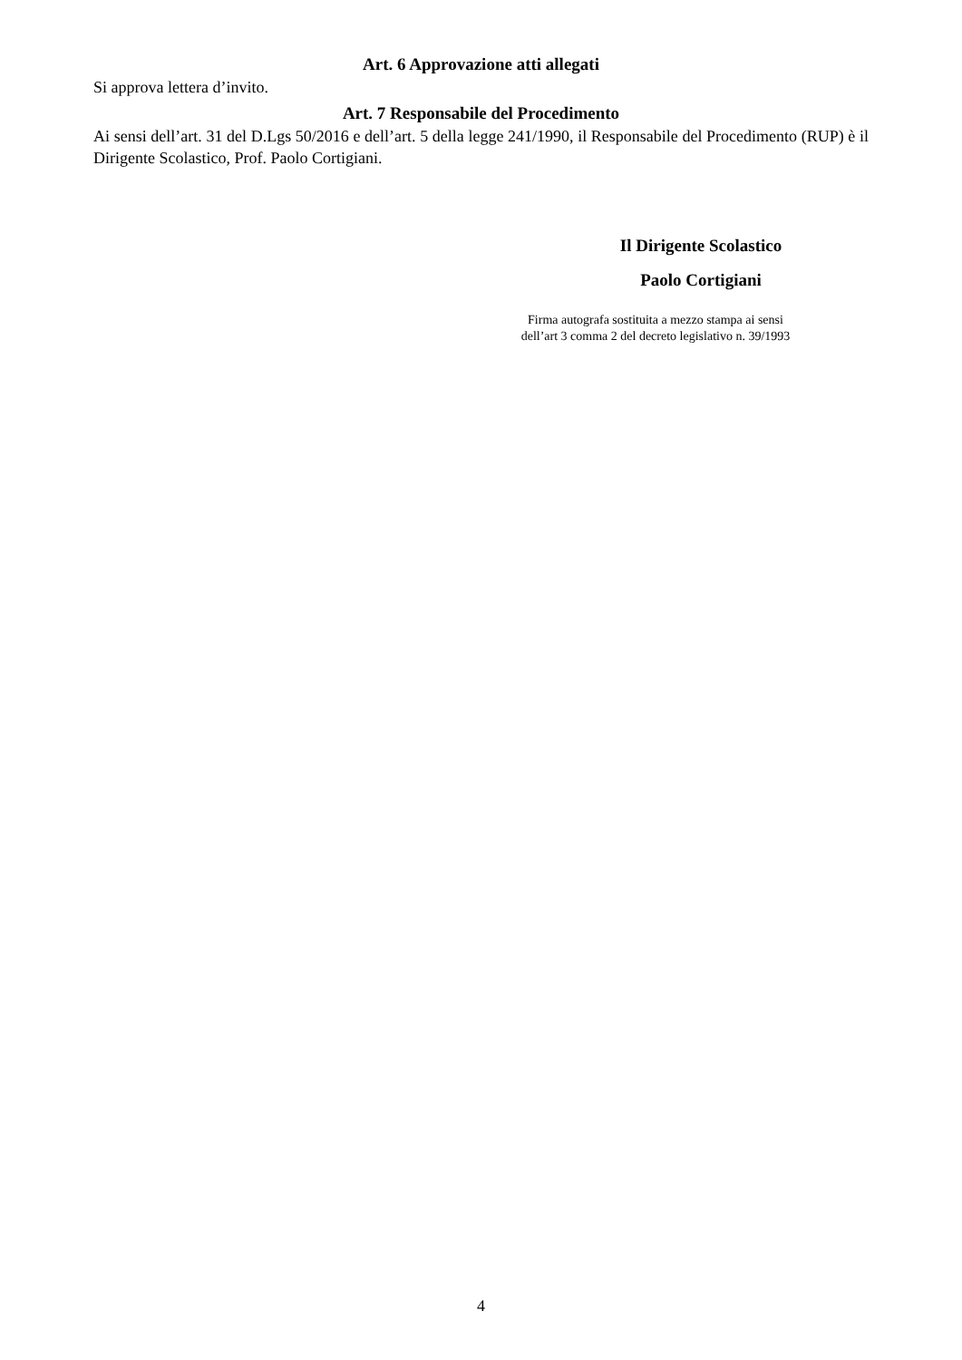Art. 6 Approvazione atti allegati
Si approva lettera d’invito.
Art. 7 Responsabile del Procedimento
Ai sensi dell’art. 31 del D.Lgs 50/2016 e dell’art. 5 della legge 241/1990, il Responsabile del Procedimento (RUP) è il Dirigente Scolastico, Prof. Paolo Cortigiani.
Il Dirigente Scolastico
Paolo Cortigiani
Firma autografa sostituita a mezzo stampa ai sensi
dell’art 3 comma 2 del decreto legislativo n. 39/1993
4